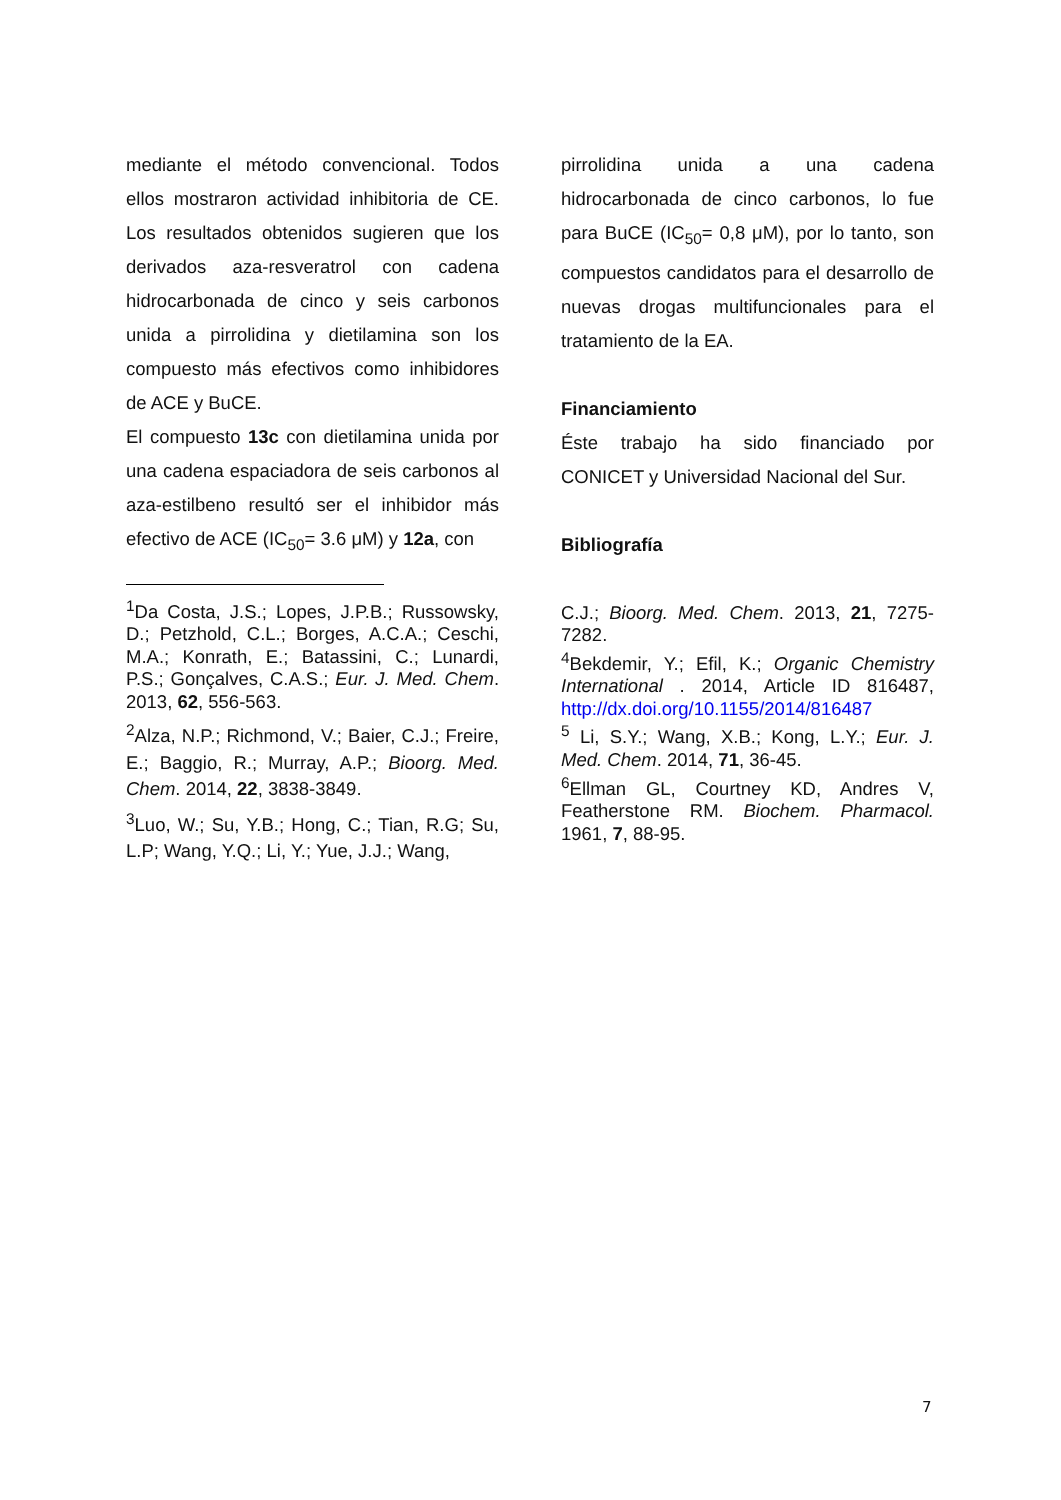mediante el método convencional. Todos ellos mostraron actividad inhibitoria de CE. Los resultados obtenidos sugieren que los derivados aza-resveratrol con cadena hidrocarbonada de cinco y seis carbonos unida a pirrolidina y dietilamina son los compuesto más efectivos como inhibidores de ACE y BuCE.
El compuesto 13c con dietilamina unida por una cadena espaciadora de seis carbonos al aza-estilbeno resultó ser el inhibidor más efectivo de ACE (IC<sub>50</sub>= 3.6 μM) y 12a, con
<sup>1</sup> Da Costa, J.S.; Lopes, J.P.B.; Russowsky, D.; Petzhold, C.L.; Borges, A.C.A.; Ceschi, M.A.; Konrath, E.; Batassini, C.; Lunardi, P.S.; Gonçalves, C.A.S.; Eur. J. Med. Chem. 2013, 62, 556-563.
<sup>2</sup> Alza, N.P.; Richmond, V.; Baier, C.J.; Freire, E.; Baggio, R.; Murray, A.P.; Bioorg. Med. Chem. 2014, 22, 3838-3849.
<sup>3</sup> Luo, W.; Su, Y.B.; Hong, C.; Tian, R.G; Su, L.P; Wang, Y.Q.; Li, Y.; Yue, J.J.; Wang,
pirrolidina unida a una cadena hidrocarbonada de cinco carbonos, lo fue para BuCE (IC<sub>50</sub>= 0,8 μM), por lo tanto, son compuestos candidatos para el desarrollo de nuevas drogas multifuncionales para el tratamiento de la EA.
Financiamiento
Éste trabajo ha sido financiado por CONICET y Universidad Nacional del Sur.
Bibliografía
C.J.; Bioorg. Med. Chem. 2013, 21, 7275-7282.
<sup>4</sup> Bekdemir, Y.; Efil, K.; Organic Chemistry International . 2014, Article ID 816487, http://dx.doi.org/10.1155/2014/816487
<sup>5</sup> Li, S.Y.; Wang, X.B.; Kong, L.Y.; Eur. J. Med. Chem. 2014, 71, 36-45.
<sup>6</sup> Ellman GL, Courtney KD, Andres V, Featherstone RM. Biochem. Pharmacol. 1961, 7, 88-95.
7